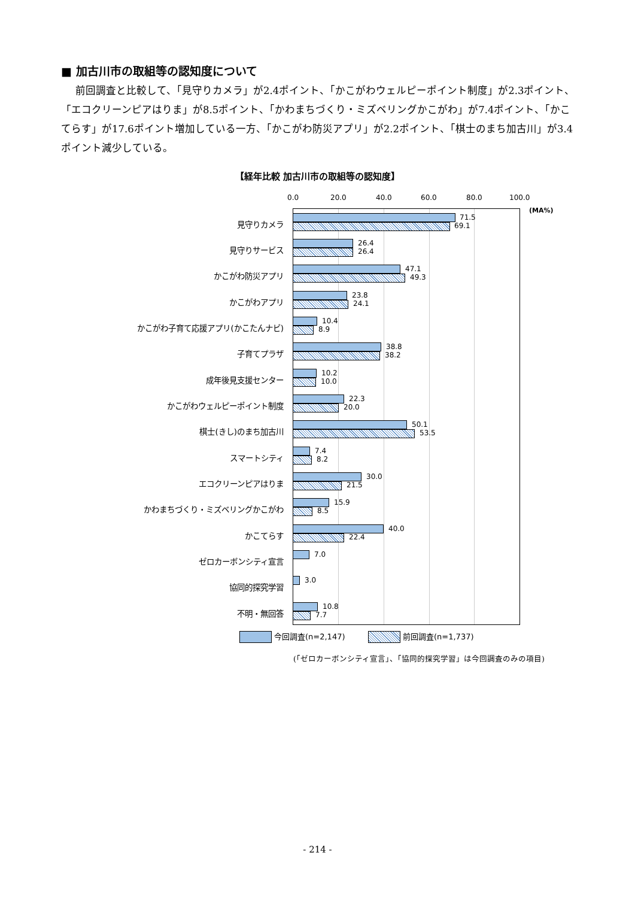■ 加古川市の取組等の認知度について
前回調査と比較して、「見守りカメラ」が2.4ポイント、「かこがわウェルピーポイント制度」が2.3ポイント、「エコクリーンピアはりま」が8.5ポイント、「かわまちづくり・ミズベリングかこがわ」が7.4ポイント、「かこてらす」が17.6ポイント増加している一方、「かこがわ防災アプリ」が2.2ポイント、「棋士のまち加古川」が3.4ポイント減少している。
【経年比較 加古川市の取組等の認知度】
0.0 20.0 40.0 60.0 80.0 100.0
(MA%)
見守りカメラ
71.5
69.1
見守りサービス
26.4
26.4
かこがわ防災アプリ
47.1
49.3
かこがわアプリ
23.8
24.1
かこがわ子育て応援アプリ(かこたんナビ)
10.4
8.9
子育てプラザ
38.8
38.2
成年後見支援センター
10.2
10.0
かこがわウェルピーポイント制度
22.3
20.0
棋士(きし)のまち加古川
50.1
53.5
スマートシティ
7.4
8.2
エコクリーンピアはりま
30.0
21.5
かわまちづくり・ミズベリングかこがわ
15.9
8.5
かこてらす
40.0
22.4
ゼロカーボンシティ宣言
7.0
協同的探究学習
3.0
不明・無回答
10.8
7.7
今回調査(n=2,147) 前回調査(n=1,737)
(「ゼロカーボンシティ宣言」、「協同的探究学習」は今回調査のみの項目)
- 214 -